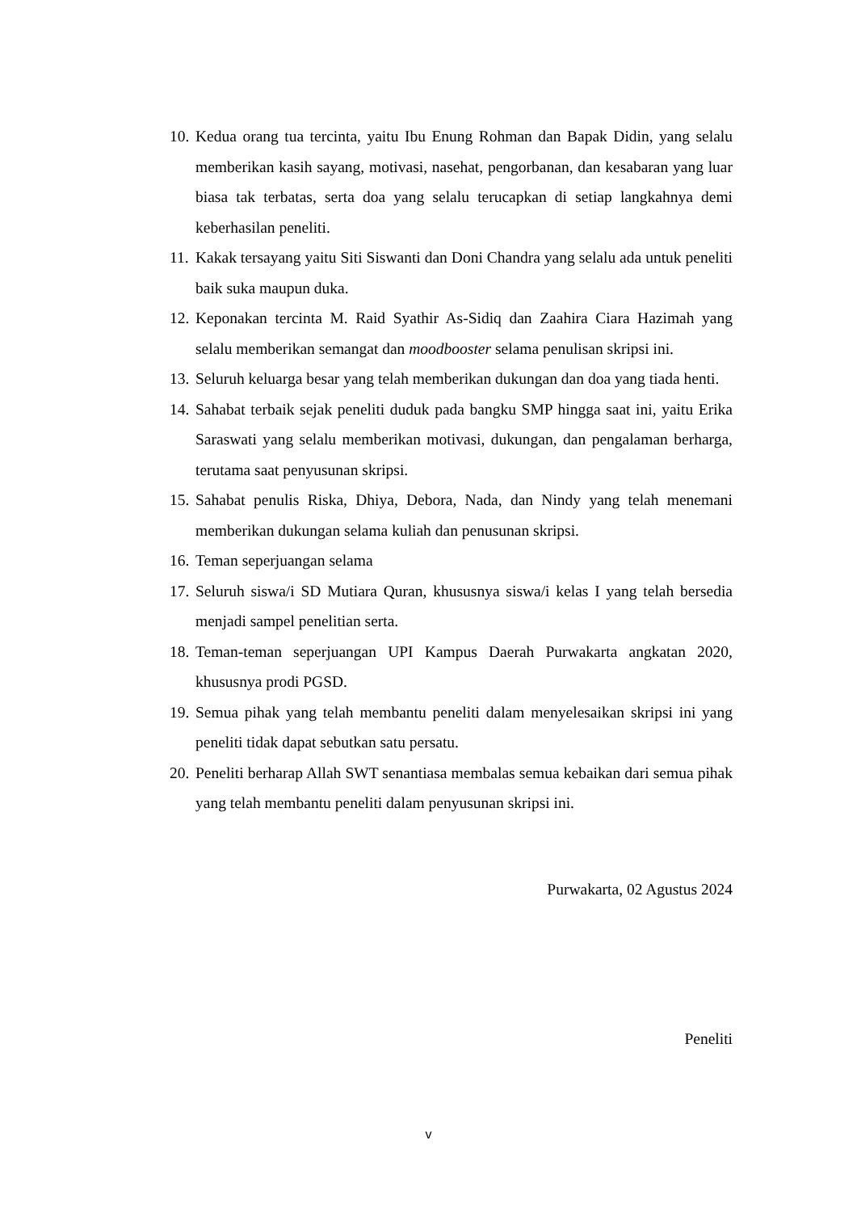10. Kedua orang tua tercinta, yaitu Ibu Enung Rohman dan Bapak Didin, yang selalu memberikan kasih sayang, motivasi, nasehat, pengorbanan, dan kesabaran yang luar biasa tak terbatas, serta doa yang selalu terucapkan di setiap langkahnya demi keberhasilan peneliti.
11. Kakak tersayang yaitu Siti Siswanti dan Doni Chandra yang selalu ada untuk peneliti baik suka maupun duka.
12. Keponakan tercinta M. Raid Syathir As-Sidiq dan Zaahira Ciara Hazimah yang selalu memberikan semangat dan moodbooster selama penulisan skripsi ini.
13. Seluruh keluarga besar yang telah memberikan dukungan dan doa yang tiada henti.
14. Sahabat terbaik sejak peneliti duduk pada bangku SMP hingga saat ini, yaitu Erika Saraswati yang selalu memberikan motivasi, dukungan, dan pengalaman berharga, terutama saat penyusunan skripsi.
15. Sahabat penulis Riska, Dhiya, Debora, Nada, dan Nindy yang telah menemani memberikan dukungan selama kuliah dan penusunan skripsi.
16. Teman seperjuangan selama
17. Seluruh siswa/i SD Mutiara Quran, khususnya siswa/i kelas I yang telah bersedia menjadi sampel penelitian serta.
18. Teman-teman seperjuangan UPI Kampus Daerah Purwakarta angkatan 2020, khususnya prodi PGSD.
19. Semua pihak yang telah membantu peneliti dalam menyelesaikan skripsi ini yang peneliti tidak dapat sebutkan satu persatu.
20. Peneliti berharap Allah SWT senantiasa membalas semua kebaikan dari semua pihak yang telah membantu peneliti dalam penyusunan skripsi ini.
Purwakarta, 02 Agustus 2024
Peneliti
v